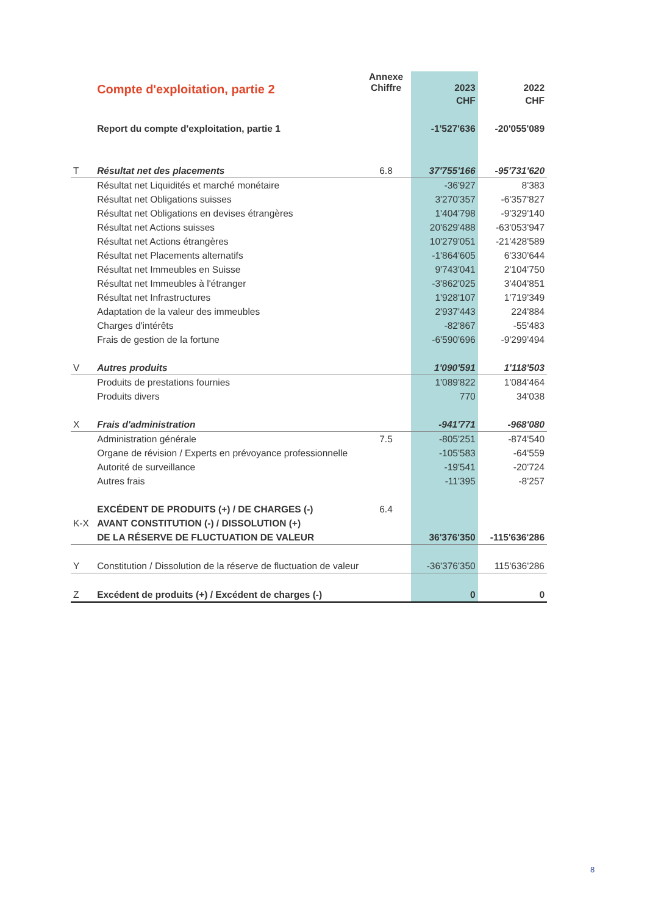| | Compte d'exploitation, partie 2 | Annexe Chiffre | 2023 | 2022 |
| --- | --- | --- | --- | --- |
| | | | CHF | CHF |
| | Report du compte d'exploitation, partie 1 | | -1'527'636 | -20'055'089 |
| T | Résultat net des placements | 6.8 | 37'755'166 | -95'731'620 |
| | Résultat net Liquidités et marché monétaire | | -36'927 | 8'383 |
| | Résultat net Obligations suisses | | 3'270'357 | -6'357'827 |
| | Résultat net Obligations en devises étrangères | | 1'404'798 | -9'329'140 |
| | Résultat net Actions suisses | | 20'629'488 | -63'053'947 |
| | Résultat net Actions étrangères | | 10'279'051 | -21'428'589 |
| | Résultat net Placements alternatifs | | -1'864'605 | 6'330'644 |
| | Résultat net Immeubles en Suisse | | 9'743'041 | 2'104'750 |
| | Résultat net Immeubles à l'étranger | | -3'862'025 | 3'404'851 |
| | Résultat net Infrastructures | | 1'928'107 | 1'719'349 |
| | Adaptation de la valeur des immeubles | | 2'937'443 | 224'884 |
| | Charges d'intérêts | | -82'867 | -55'483 |
| | Frais de gestion de la fortune | | -6'590'696 | -9'299'494 |
| V | Autres produits | | 1'090'591 | 1'118'503 |
| | Produits de prestations fournies | | 1'089'822 | 1'084'464 |
| | Produits divers | | 770 | 34'038 |
| X | Frais d'administration | | -941'771 | -968'080 |
| | Administration générale | 7.5 | -805'251 | -874'540 |
| | Organe de révision / Experts en prévoyance professionnelle | | -105'583 | -64'559 |
| | Autorité de surveillance | | -19'541 | -20'724 |
| | Autres frais | | -11'395 | -8'257 |
| | EXCÉDENT DE PRODUITS (+) / DE CHARGES (-) | 6.4 | | |
| K-X | AVANT CONSTITUTION (-) / DISSOLUTION (+) | | | |
| | DE LA RÉSERVE DE FLUCTUATION DE VALEUR | | 36'376'350 | -115'636'286 |
| Y | Constitution / Dissolution de la réserve de fluctuation de valeur | | -36'376'350 | 115'636'286 |
| Z | Excédent de produits (+) / Excédent de charges (-) | | 0 | 0 |
8